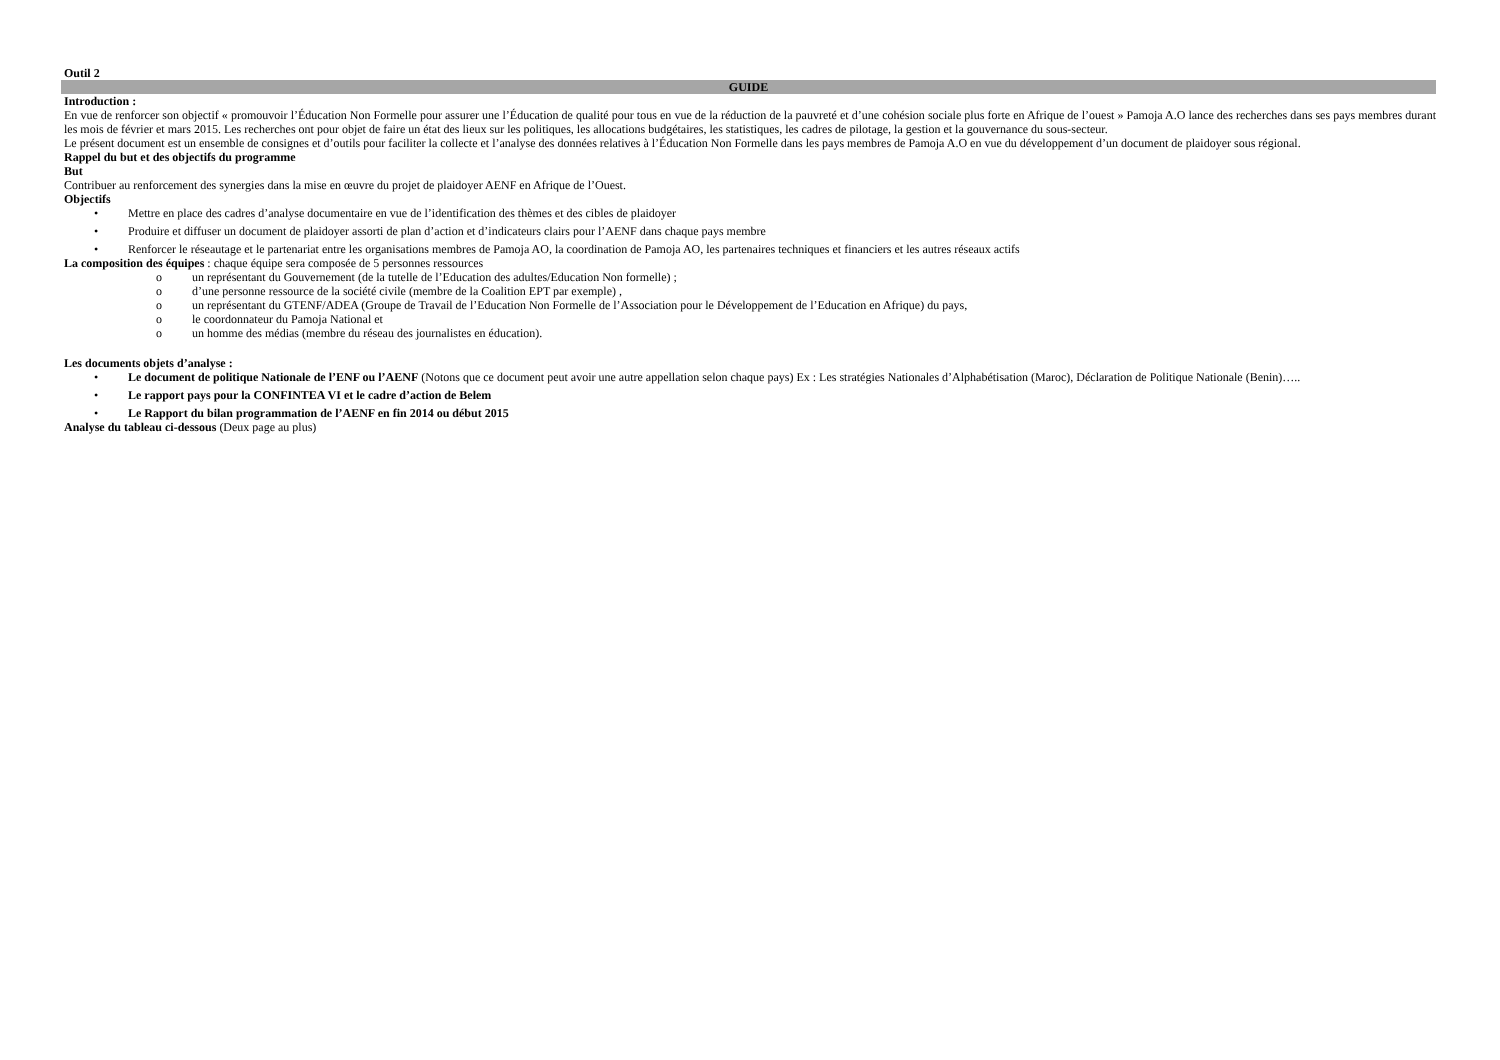Outil 2
GUIDE
Introduction :
En vue de renforcer son objectif « promouvoir l’Éducation Non Formelle pour assurer une l’Éducation de qualité pour tous en vue de la réduction de la pauvreté et d’une cohésion sociale plus forte en Afrique de l’ouest » Pamoja A.O lance des recherches dans ses pays membres durant les mois de février et mars 2015. Les recherches ont pour objet de faire un état des lieux sur les politiques, les allocations budgétaires, les statistiques, les cadres de pilotage, la gestion et la gouvernance du sous-secteur.
Le présent document est un ensemble de consignes et d’outils pour faciliter la collecte et l’analyse des données relatives à l’Éducation Non Formelle dans les pays membres de Pamoja A.O en vue du développement d’un document de plaidoyer sous régional.
Rappel du but et des objectifs du programme
But
Contribuer au renforcement des synergies dans la mise en œuvre du projet de plaidoyer AENF en Afrique de l’Ouest.
Objectifs
• Mettre en place des cadres d’analyse documentaire en vue de l’identification des thèmes et des cibles de plaidoyer
• Produire et diffuser un document de plaidoyer assorti de plan d’action et d’indicateurs clairs pour l’AENF dans chaque pays membre
• Renforcer le réseautage et le partenariat entre les organisations membres de Pamoja AO, la coordination de Pamoja AO, les partenaires techniques et financiers et les autres réseaux actifs
La composition des équipes : chaque équipe sera composée de 5 personnes ressources
o un représentant du Gouvernement (de la tutelle de l’Education des adultes/Education Non formelle) ;
o d’une personne ressource de la société civile (membre de la Coalition EPT par exemple) ,
o un représentant du GTENF/ADEA (Groupe de Travail de l’Education Non Formelle de l’Association pour le Développement de l’Education en Afrique) du pays,
o le coordonnateur du Pamoja National et
o un homme des médias (membre du réseau des journalistes en éducation).
Les documents objets d’analyse :
• Le document de politique Nationale de l’ENF ou l’AENF (Notons que ce document peut avoir une autre appellation selon chaque pays) Ex : Les stratégies Nationales d’Alphabétisation (Maroc), Déclaration de Politique Nationale (Benin)…..
• Le rapport pays pour la CONFINTEA VI et le cadre d’action de Belem
• Le Rapport du bilan programmation de l’AENF en fin 2014 ou début 2015
Analyse du tableau ci-dessous (Deux page au plus)